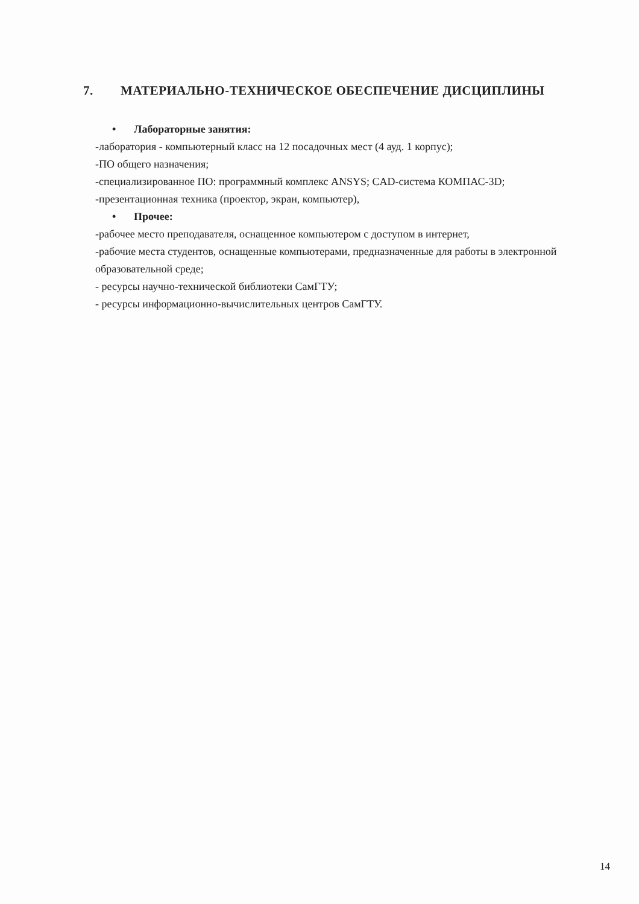7. МАТЕРИАЛЬНО-ТЕХНИЧЕСКОЕ ОБЕСПЕЧЕНИЕ ДИСЦИПЛИНЫ
• Лабораторные занятия:
-лаборатория - компьютерный класс на 12 посадочных мест (4 ауд. 1 корпус);
-ПО общего назначения;
-специализированное ПО: программный комплекс ANSYS; CAD-система КОМПАС-3D;
-презентационная техника (проектор, экран, компьютер),
• Прочее:
-рабочее место преподавателя, оснащенное компьютером с доступом в интернет,
-рабочие места студентов, оснащенные компьютерами, предназначенные для работы в электронной образовательной среде;
- ресурсы научно-технической библиотеки СамГТУ;
- ресурсы информационно-вычислительных центров СамГТУ.
14